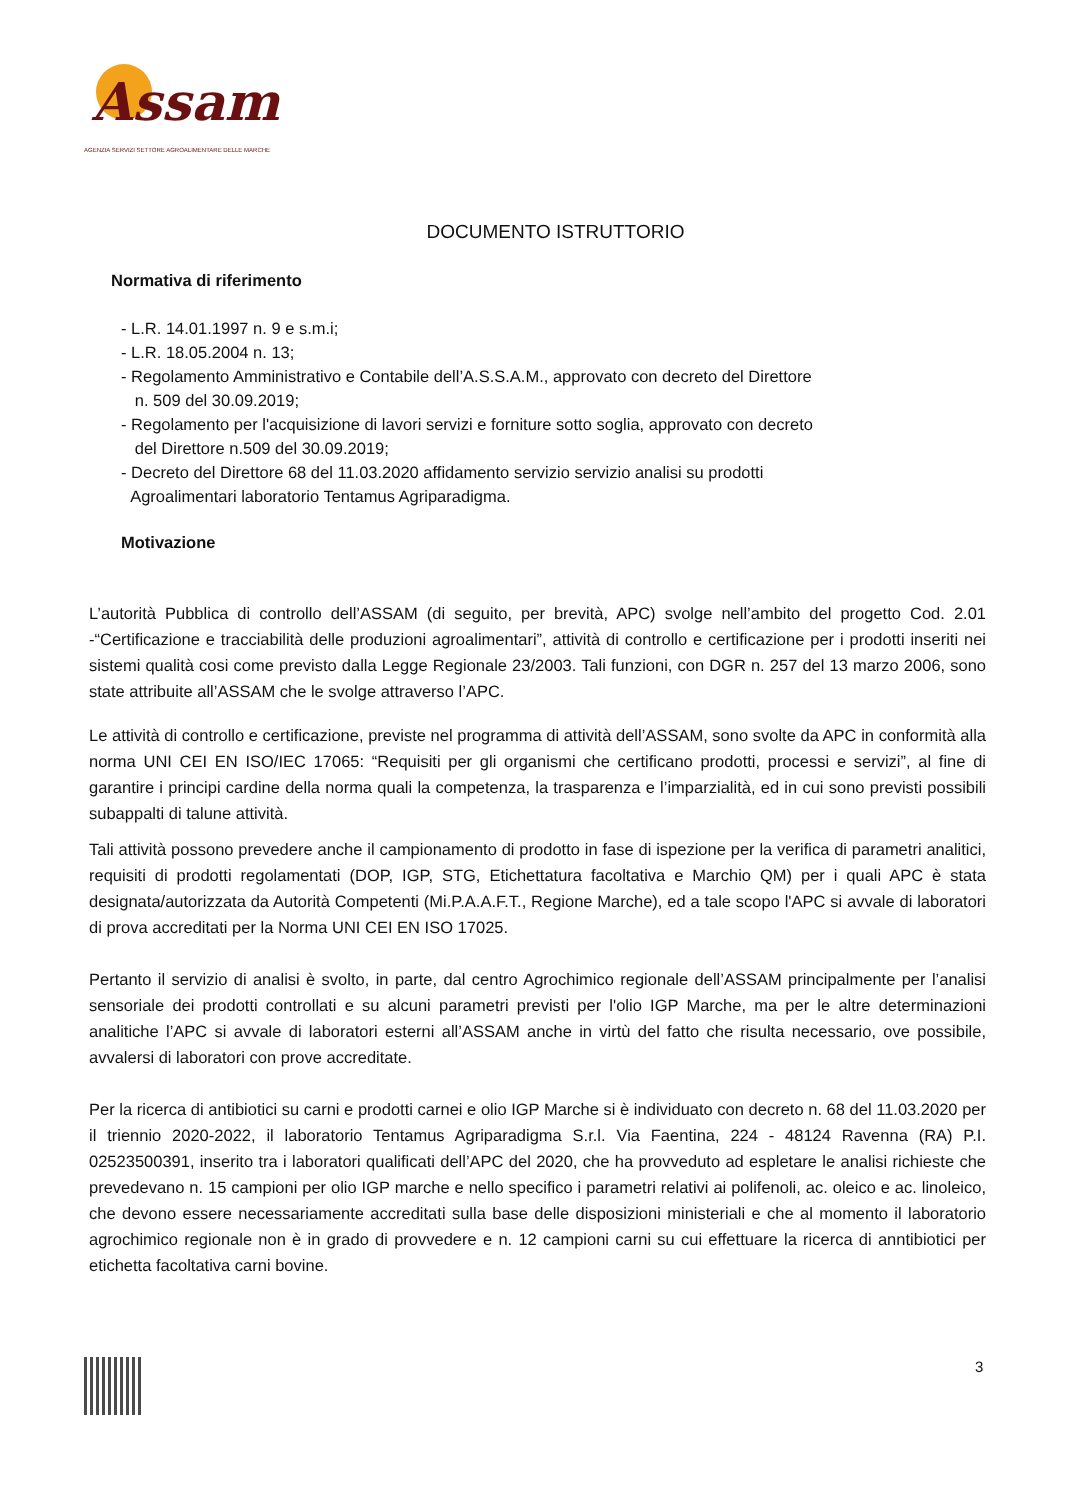Assam
AGENZIA SERVIZI SETTORE AGROALIMENTARE DELLE MARCHE
DOCUMENTO ISTRUTTORIO
Normativa di riferimento
- L.R. 14.01.1997 n. 9 e s.m.i;
- L.R. 18.05.2004 n. 13;
- Regolamento Amministrativo e Contabile dell’A.S.S.A.M., approvato con decreto del Direttore
n. 509 del 30.09.2019;
- Regolamento per l'acquisizione di lavori servizi e forniture sotto soglia, approvato con decreto
del Direttore n.509 del 30.09.2019;
- Decreto del Direttore 68 del 11.03.2020 affidamento servizio servizio analisi su prodotti
Agroalimentari laboratorio Tentamus Agriparadigma.
Motivazione
L’autorità Pubblica di controllo dell’ASSAM (di seguito, per brevità, APC) svolge nell’ambito del progetto Cod. 2.01 -“Certificazione e tracciabilità delle produzioni agroalimentari”, attività di controllo e certificazione per i prodotti inseriti nei sistemi qualità cosi come previsto dalla Legge Regionale 23/2003. Tali funzioni, con DGR n. 257 del 13 marzo 2006, sono state attribuite all’ASSAM che le svolge attraverso l’APC.
Le attività di controllo e certificazione, previste nel programma di attività dell’ASSAM, sono svolte da APC in conformità alla norma UNI CEI EN ISO/IEC 17065: “Requisiti per gli organismi che certificano prodotti, processi e servizi”, al fine di garantire i principi cardine della norma quali la competenza, la trasparenza e l’imparzialità, ed in cui sono previsti possibili subappalti di talune attività.
Tali attività possono prevedere anche il campionamento di prodotto in fase di ispezione per la verifica di parametri analitici, requisiti di prodotti regolamentati (DOP, IGP, STG, Etichettatura facoltativa e Marchio QM) per i quali APC è stata designata/autorizzata da Autorità Competenti (Mi.P.A.A.F.T., Regione Marche), ed a tale scopo l'APC si avvale di laboratori di prova accreditati per la Norma UNI CEI EN ISO 17025.
Pertanto il servizio di analisi è svolto, in parte, dal centro Agrochimico regionale dell’ASSAM principalmente per l’analisi sensoriale dei prodotti controllati e su alcuni parametri previsti per l'olio IGP Marche, ma per le altre determinazioni analitiche l’APC si avvale di laboratori esterni all’ASSAM anche in virtù del fatto che risulta necessario, ove possibile, avvalersi di laboratori con prove accreditate.
Per la ricerca di antibiotici su carni e prodotti carnei e olio IGP Marche si è individuato con decreto n. 68 del 11.03.2020 per il triennio 2020-2022, il laboratorio Tentamus Agriparadigma S.r.l. Via Faentina, 224 - 48124 Ravenna (RA) P.I. 02523500391, inserito tra i laboratori qualificati dell’APC del 2020, che ha provveduto ad espletare le analisi richieste che prevedevano n. 15 campioni per olio IGP marche e nello specifico i parametri relativi ai polifenoli, ac. oleico e ac. linoleico, che devono essere necessariamente accreditati sulla base delle disposizioni ministeriali e che al momento il laboratorio agrochimico regionale non è in grado di provvedere e n. 12 campioni carni su cui effettuare la ricerca di anntibiotici per etichetta facoltativa carni bovine.
3